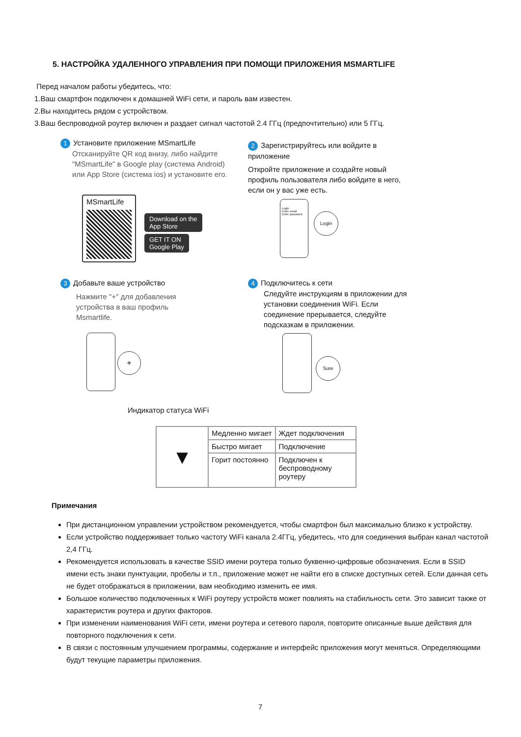5. НАСТРОЙКА УДАЛЕННОГО УПРАВЛЕНИЯ ПРИ ПОМОЩИ ПРИЛОЖЕНИЯ MSMARTLIFE
Перед началом работы убедитесь, что:
1.Ваш смартфон подключен к домашней WiFi сети, и пароль вам известен.
2.Вы находитесь рядом с устройством.
3.Ваш беспроводной роутер включен и раздает сигнал частотой 2.4 ГГц (предпочтительно) или 5 ГГц.
1 Установите приложение MSmartLife
Отсканируйте QR код внизу, либо найдите "MSmartLife" в Google play (система Android) или App Store (система ios) и установите его.
MSmartLife
Download on the
App Store
GET IT ON
Google Play
2 Зарегистрируйтесь или войдите в приложение
Откройте приложение и создайте новый профиль пользователя либо войдите в него, если он у вас уже есть.
Login
Enter email
Enter password
Login
3 Добавьте ваше устройство
Нажмите "+" для добавления устройства в ваш профиль Msmartlife.
+
4 Подключитесь к сети
Следуйте инструкциям в приложении для установки соединения WiFi. Если соединение прерывается, следуйте подсказкам в приложении.
Sure
Индикатор статуса WiFi
| ▼ | Медленно мигает | Ждет подключения |
| | Быстро мигает | Подключение |
| | Горит постоянно | Подключен к беспроводному роутеру |
Примечания
При дистанционном управлении устройством рекомендуется, чтобы смартфон был максимально близко к устройству.
Если устройство поддерживает только частоту WiFi канала 2.4ГГц, убедитесь, что для соединения выбран канал частотой 2,4 ГГц.
Рекомендуется использовать в качестве SSID имени роутера только буквенно-цифровые обозначения. Если в SSID имени есть знаки пунктуации, пробелы и т.п., приложение может не найти его в списке доступных сетей. Если данная сеть не будет отображаться в приложении, вам необходимо изменить ее имя.
Большое количество подключенных к WiFi роутеру устройств может повлиять на стабильность сети. Это зависит также от характеристик роутера и других факторов.
При изменении наименования WiFi сети, имени роутера и сетевого пароля, повторите описанные выше действия для повторного подключения к сети.
В связи с постоянным улучшением программы, содержание и интерфейс приложения могут меняться. Определяющими будут текущие параметры приложения.
7